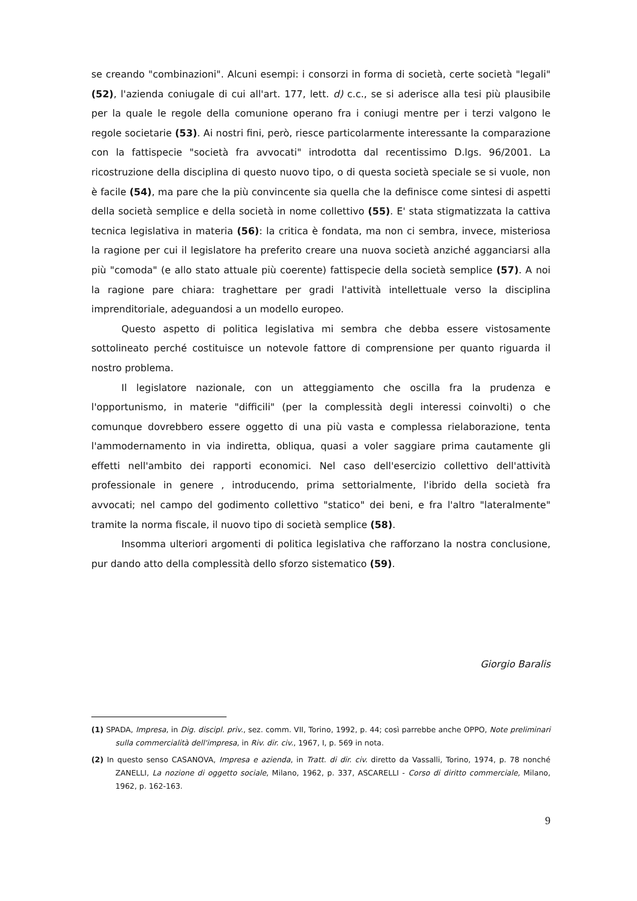se creando "combinazioni". Alcuni esempi: i consorzi in forma di società, certe società "legali" (52), l'azienda coniugale di cui all'art. 177, lett. d) c.c., se si aderisce alla tesi più plausibile per la quale le regole della comunione operano fra i coniugi mentre per i terzi valgono le regole societarie (53). Ai nostri fini, però, riesce particolarmente interessante la comparazione con la fattispecie "società fra avvocati" introdotta dal recentissimo D.lgs. 96/2001. La ricostruzione della disciplina di questo nuovo tipo, o di questa società speciale se si vuole, non è facile (54), ma pare che la più convincente sia quella che la definisce come sintesi di aspetti della società semplice e della società in nome collettivo (55). E' stata stigmatizzata la cattiva tecnica legislativa in materia (56): la critica è fondata, ma non ci sembra, invece, misteriosa la ragione per cui il legislatore ha preferito creare una nuova società anziché agganciarsi alla più "comoda" (e allo stato attuale più coerente) fattispecie della società semplice (57). A noi la ragione pare chiara: traghettare per gradi l'attività intellettuale verso la disciplina imprenditoriale, adeguandosi a un modello europeo.
Questo aspetto di politica legislativa mi sembra che debba essere vistosamente sottolineato perché costituisce un notevole fattore di comprensione per quanto riguarda il nostro problema.
Il legislatore nazionale, con un atteggiamento che oscilla fra la prudenza e l'opportunismo, in materie "difficili" (per la complessità degli interessi coinvolti) o che comunque dovrebbero essere oggetto di una più vasta e complessa rielaborazione, tenta l'ammodernamento in via indiretta, obliqua, quasi a voler saggiare prima cautamente gli effetti nell'ambito dei rapporti economici. Nel caso dell'esercizio collettivo dell'attività professionale in genere , introducendo, prima settorialmente, l'ibrido della società fra avvocati; nel campo del godimento collettivo "statico" dei beni, e fra l'altro "lateralmente" tramite la norma fiscale, il nuovo tipo di società semplice (58).
Insomma ulteriori argomenti di politica legislativa che rafforzano la nostra conclusione, pur dando atto della complessità dello sforzo sistematico (59).
Giorgio Baralis
(1) SPADA, Impresa, in Dig. discipl. priv., sez. comm. VII, Torino, 1992, p. 44; così parrebbe anche OPPO, Note preliminari sulla commercialità dell'impresa, in Riv. dir. civ., 1967, I, p. 569 in nota.
(2) In questo senso CASANOVA, Impresa e azienda, in Tratt. di dir. civ. diretto da Vassalli, Torino, 1974, p. 78 nonché ZANELLI, La nozione di oggetto sociale, Milano, 1962, p. 337, ASCARELLI - Corso di diritto commerciale, Milano, 1962, p. 162-163.
9